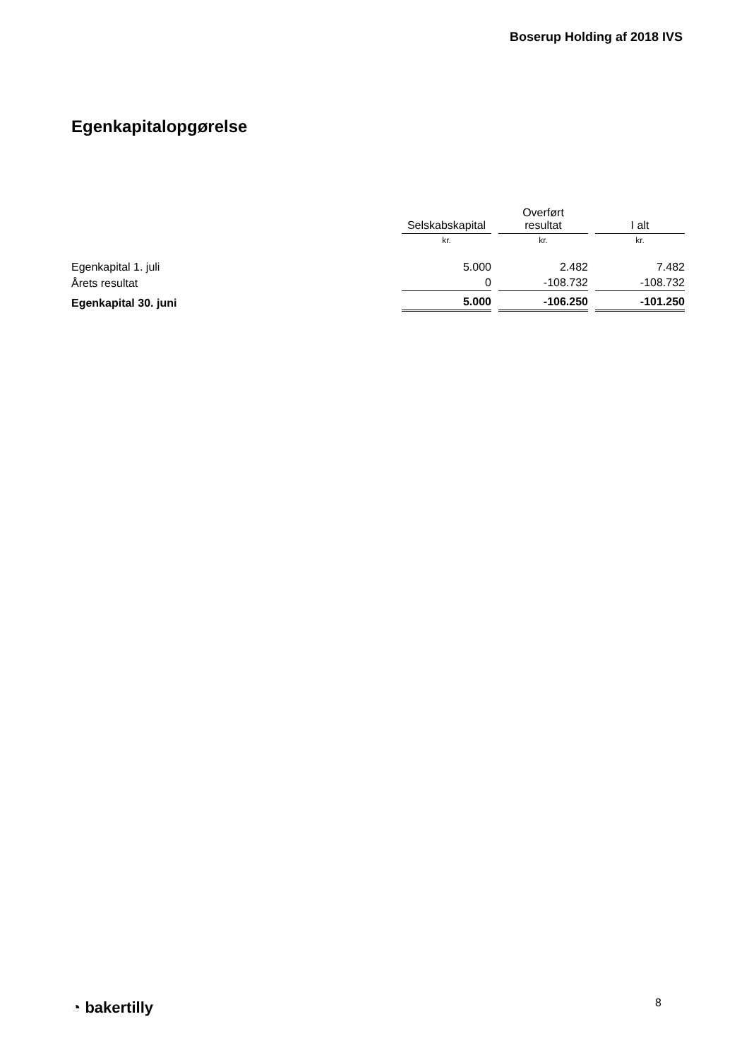Boserup Holding af 2018 IVS
Egenkapitalopgørelse
| | Selskabskapital | | Overført resultat | | I alt |
| --- | --- | --- | --- | --- | --- |
| | kr. | | kr. | | kr. |
| Egenkapital 1. juli | 5.000 | | 2.482 | | 7.482 |
| Årets resultat | 0 | | -108.732 | | -108.732 |
| Egenkapital 30. juni | 5.000 | | -106.250 | | -101.250 |
◔ bakertilly 8